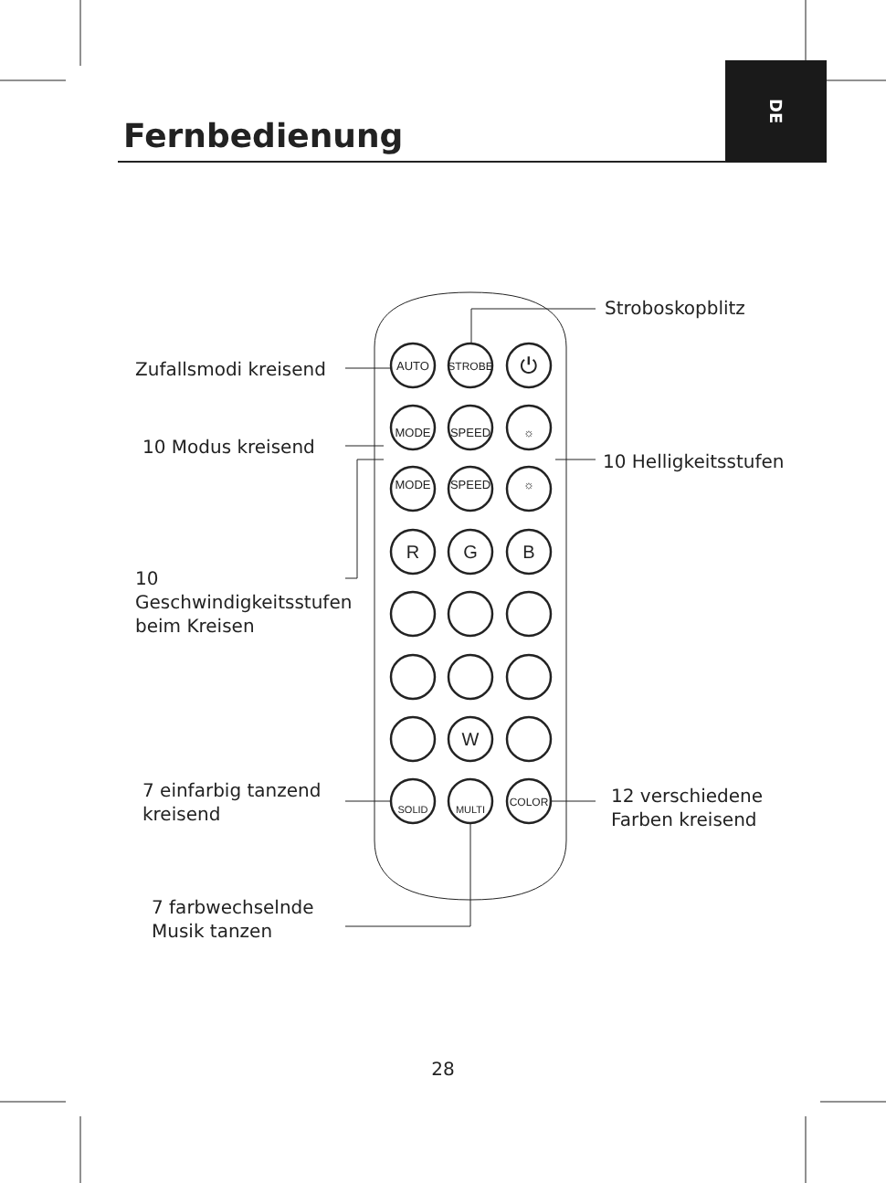AUTO
STROBE
⏻
MODE
SPEED
☼
MODE
SPEED
☼
R
G
B
W
SOLID
MULTI
COLOR
DE
Fernbedienung
Stroboskopblitz
Zufallsmodi kreisend
10 Modus kreisend
10 Helligkeitsstufen
10
Geschwindigkeitsstufen
beim Kreisen
7 einfarbig tanzend
kreisend
12 verschiedene
Farben kreisend
7 farbwechselnde
Musik tanzen
28